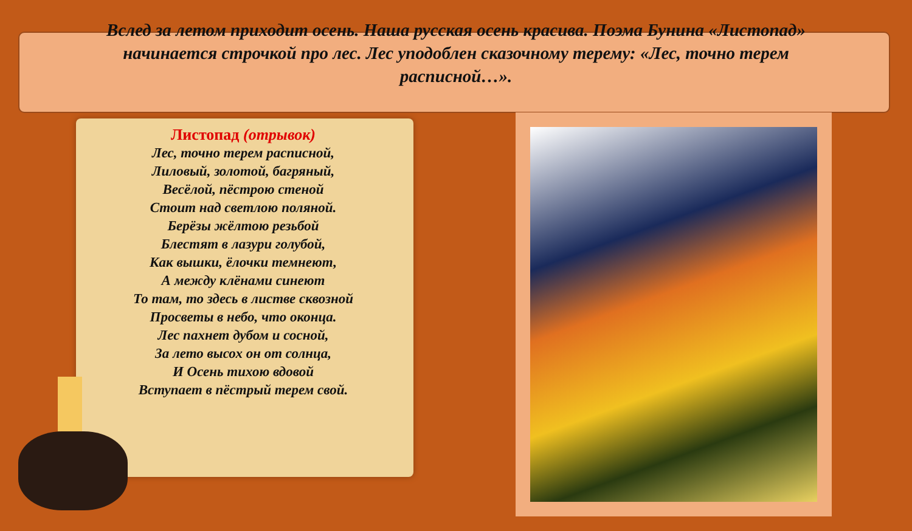Вслед за летом приходит осень. Наша русская осень красива. Поэма Бунина «Листопад» начинается строчкой про лес. Лес уподоблен сказочному терему: «Лес, точно терем расписной…».
Листопад (отрывок)
Лес, точно терем расписной,
Лиловый, золотой, багряный,
Весёлой, пёстрою стеной
Стоит над светлою поляной.
Берёзы жёлтою резьбой
Блестят в лазури голубой,
Как вышки, ёлочки темнеют,
А между клёнами синеют
То там, то здесь в листве сквозной
Просветы в небо, что оконца.
Лес пахнет дубом и сосной,
За лето высох он от солнца,
И Осень тихою вдовой
Вступает в пёстрый терем свой.